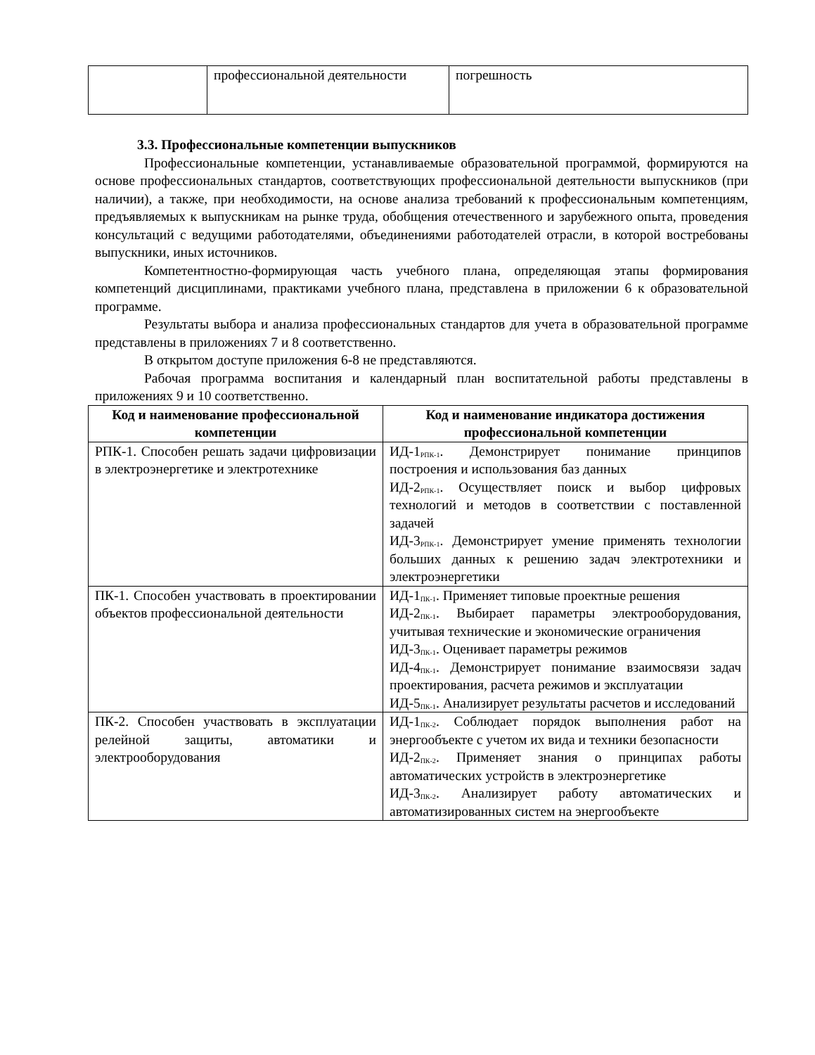| | профессиональной деятельности | погрешность |
3.3. Профессиональные компетенции выпускников
Профессиональные компетенции, устанавливаемые образовательной программой, формируются на основе профессиональных стандартов, соответствующих профессиональной деятельности выпускников (при наличии), а также, при необходимости, на основе анализа требований к профессиональным компетенциям, предъявляемых к выпускникам на рынке труда, обобщения отечественного и зарубежного опыта, проведения консультаций с ведущими работодателями, объединениями работодателей отрасли, в которой востребованы выпускники, иных источников.
Компетентностно-формирующая часть учебного плана, определяющая этапы формирования компетенций дисциплинами, практиками учебного плана, представлена в приложении 6 к образовательной программе.
Результаты выбора и анализа профессиональных стандартов для учета в образовательной программе представлены в приложениях 7 и 8 соответственно.
В открытом доступе приложения 6-8 не представляются.
Рабочая программа воспитания и календарный план воспитательной работы представлены в приложениях 9 и 10 соответственно.
| Код и наименование профессиональной компетенции | Код и наименование индикатора достижения профессиональной компетенции |
| --- | --- |
| РПК-1. Способен решать задачи цифровизации в электроэнергетике и электротехнике | ИД-1<sub>РПК-1</sub>. Демонстрирует понимание принципов построения и использования баз данных ИД-2<sub>РПК-1</sub>. Осуществляет поиск и выбор цифровых технологий и методов в соответствии с поставленной задачей ИД-3<sub>РПК-1</sub>. Демонстрирует умение применять технологии больших данных к решению задач электротехники и электроэнергетики |
| ПК-1. Способен участвовать в проектировании объектов профессиональной деятельности | ИД-1<sub>ПК-1</sub>. Применяет типовые проектные решения ИД-2<sub>ПК-1</sub>. Выбирает параметры электрооборудования, учитывая технические и экономические ограничения ИД-3<sub>ПК-1</sub>. Оценивает параметры режимов ИД-4<sub>ПК-1</sub>. Демонстрирует понимание взаимосвязи задач проектирования, расчета режимов и эксплуатации ИД-5<sub>ПК-1</sub>. Анализирует результаты расчетов и исследований |
| ПК-2. Способен участвовать в эксплуатации релейной защиты, автоматики и электрооборудования | ИД-1<sub>ПК-2</sub>. Соблюдает порядок выполнения работ на энергообъекте с учетом их вида и техники безопасности ИД-2<sub>ПК-2</sub>. Применяет знания о принципах работы автоматических устройств в электроэнергетике ИД-3<sub>ПК-2</sub>. Анализирует работу автоматических и автоматизированных систем на энергообъекте |